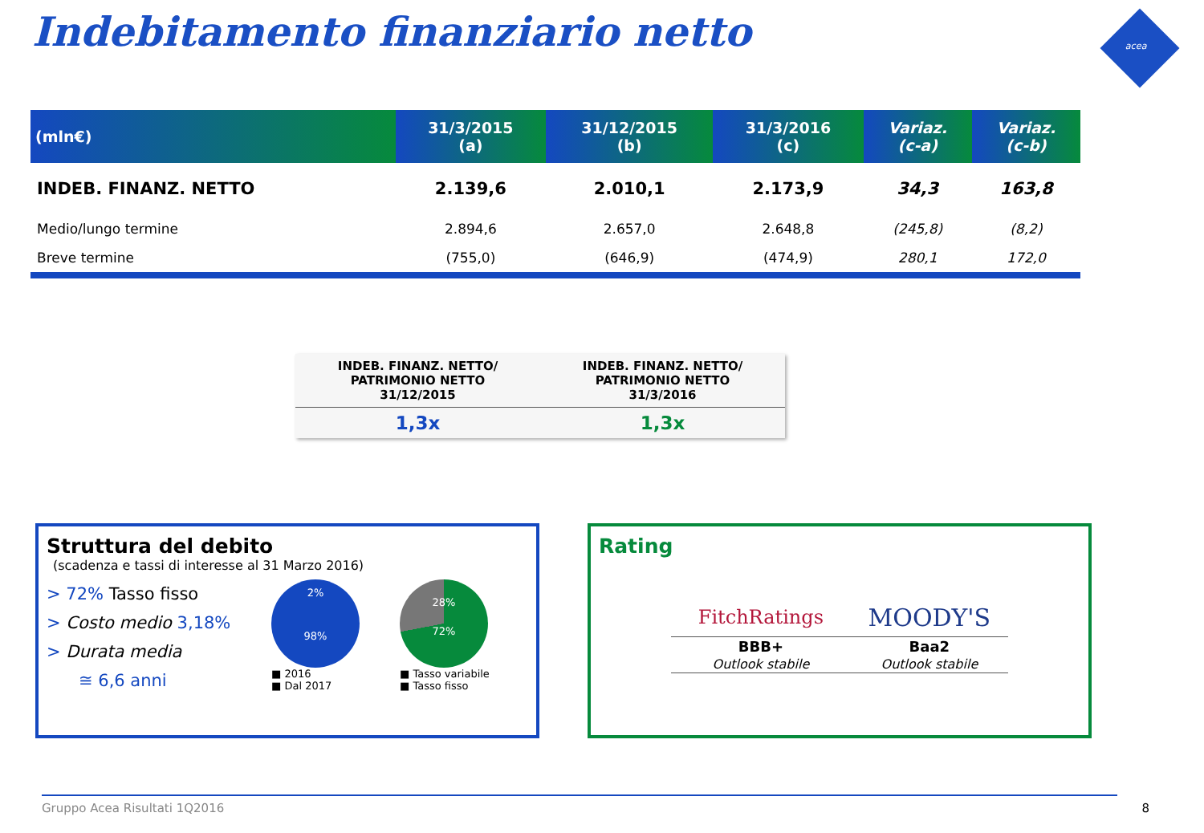Indebitamento finanziario netto
acea
| (mln€) | 31/3/2015 (a) | 31/12/2015 (b) | 31/3/2016 (c) | Variaz. (c-a) | Variaz. (c-b) |
| --- | --- | --- | --- | --- | --- |
| INDEB. FINANZ. NETTO | 2.139,6 | 2.010,1 | 2.173,9 | 34,3 | 163,8 |
| Medio/lungo termine | 2.894,6 | 2.657,0 | 2.648,8 | (245,8) | (8,2) |
| Breve termine | (755,0) | (646,9) | (474,9) | 280,1 | 172,0 |
| INDEB. FINANZ. NETTO/ PATRIMONIO NETTO 31/12/2015 | INDEB. FINANZ. NETTO/ PATRIMONIO NETTO 31/3/2016 |
| --- | --- |
| 1,3x | 1,3x |
Struttura del debito
(scadenza e tassi di interesse al 31 Marzo 2016)
> 72% Tasso fisso
> Costo medio 3,18%
> Durata media
≅ 6,6 anni
2%
98%
■ 2016
■ Dal 2017
28%
72%
■ Tasso variabile
■ Tasso fisso
Rating
| FitchRatings | MOODY'S |
| BBB+ | Baa2 |
| Outlook stabile | Outlook stabile |
Gruppo Acea Risultati 1Q2016 8